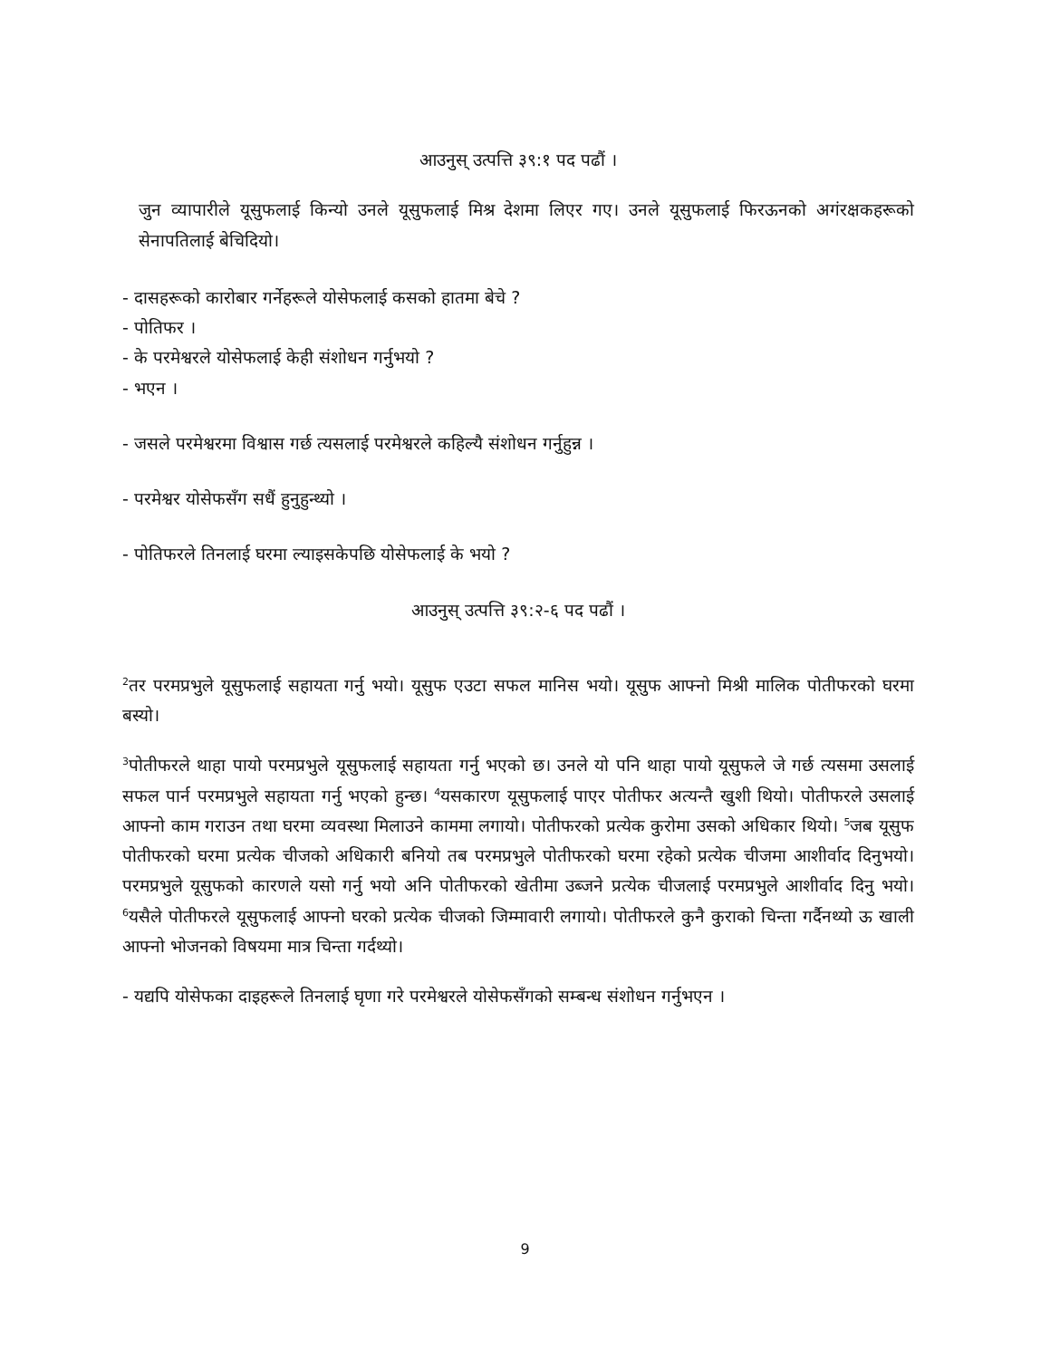आउनुस् उत्पत्ति ३९:१ पद पढौं ।
जुन व्यापारीले यूसुफलाई किन्यो उनले यूसुफलाई मिश्र देशमा लिएर गए। उनले यूसुफलाई फिरऊनको अगंरक्षकहरूको सेनापतिलाई बेचिदियो।
- दासहरूको कारोबार गर्नेहरूले योसेफलाई कसको हातमा बेचे ?
- पोतिफर ।
- के परमेश्वरले योसेफलाई केही संशोधन गर्नुभयो ?
- भएन ।
- जसले परमेश्वरमा विश्वास गर्छ त्यसलाई परमेश्वरले कहिल्यै संशोधन गर्नुहुन्न ।
- परमेश्वर योसेफसँग सधैं हुनुहुन्थ्यो ।
- पोतिफरले तिनलाई घरमा ल्याइसकेपछि योसेफलाई के भयो ?
आउनुस् उत्पत्ति ३९:२-६ पद पढौं ।
<sup>2</sup> तर परमप्रभुले यूसुफलाई सहायता गर्नु भयो। यूसुफ एउटा सफल मानिस भयो। यूसुफ आफ्नो मिश्री मालिक पोतीफरको घरमा बस्यो।
<sup>3</sup> पोतीफरले थाहा पायो परमप्रभुले यूसुफलाई सहायता गर्नु भएको छ। उनले यो पनि थाहा पायो यूसुफले जे गर्छ त्यसमा उसलाई सफल पार्न परमप्रभुले सहायता गर्नु भएको हुन्छ। <sup>4</sup>यसकारण यूसुफलाई पाएर पोतीफर अत्यन्तै खुशी थियो। पोतीफरले उसलाई आफ्नो काम गराउन तथा घरमा व्यवस्था मिलाउने काममा लगायो। पोतीफरको प्रत्येक कुरोमा उसको अधिकार थियो। <sup>5</sup>जब यूसुफ पोतीफरको घरमा प्रत्येक चीजको अधिकारी बनियो तब परमप्रभुले पोतीफरको घरमा रहेको प्रत्येक चीजमा आशीर्वाद दिनुभयो। परमप्रभुले यूसुफको कारणले यसो गर्नु भयो अनि पोतीफरको खेतीमा उब्जने प्रत्येक चीजलाई परमप्रभुले आशीर्वाद दिनु भयो। <sup>6</sup>यसैले पोतीफरले यूसुफलाई आफ्नो घरको प्रत्येक चीजको जिम्मावारी लगायो। पोतीफरले कुनै कुराको चिन्ता गर्दैनथ्यो ऊ खाली आफ्नो भोजनको विषयमा मात्र चिन्ता गर्दथ्यो।
- यद्यपि योसेफका दाइहरूले तिनलाई घृणा गरे परमेश्वरले योसेफसँगको सम्बन्ध संशोधन गर्नुभएन ।
9